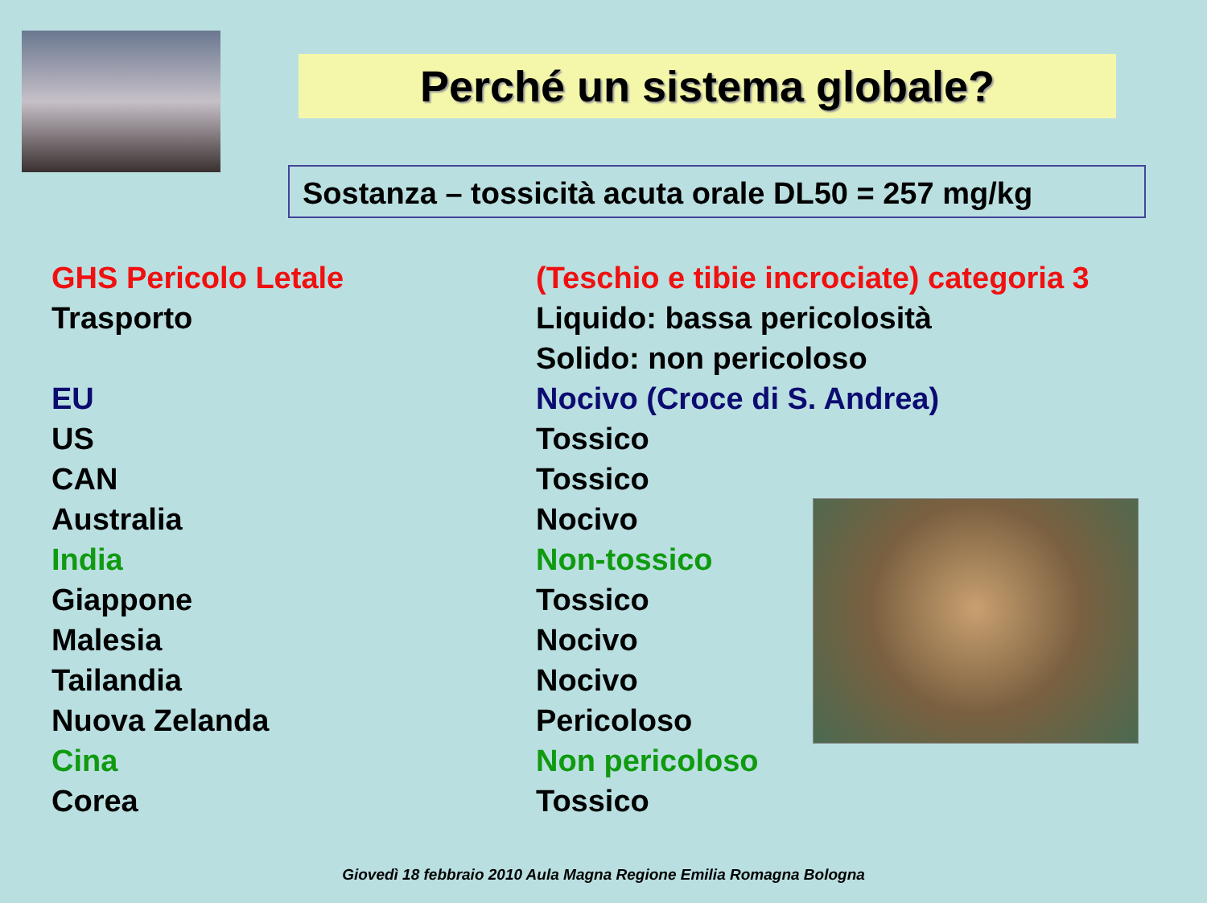Perché un sistema globale?
Sostanza – tossicità acuta orale DL50 = 257 mg/kg
| GHS Pericolo Letale | (Teschio e tibie incrociate) categoria 3 |
| Trasporto | Liquido: bassa pericolosità |
| | Solido: non pericoloso |
| EU | Nocivo (Croce di S. Andrea) |
| US | Tossico |
| CAN | Tossico |
| Australia | Nocivo |
| India | Non-tossico |
| Giappone | Tossico |
| Malesia | Nocivo |
| Tailandia | Nocivo |
| Nuova Zelanda | Pericoloso |
| Cina | Non pericoloso |
| Corea | Tossico |
Giovedì 18 febbraio 2010 Aula Magna Regione Emilia Romagna Bologna